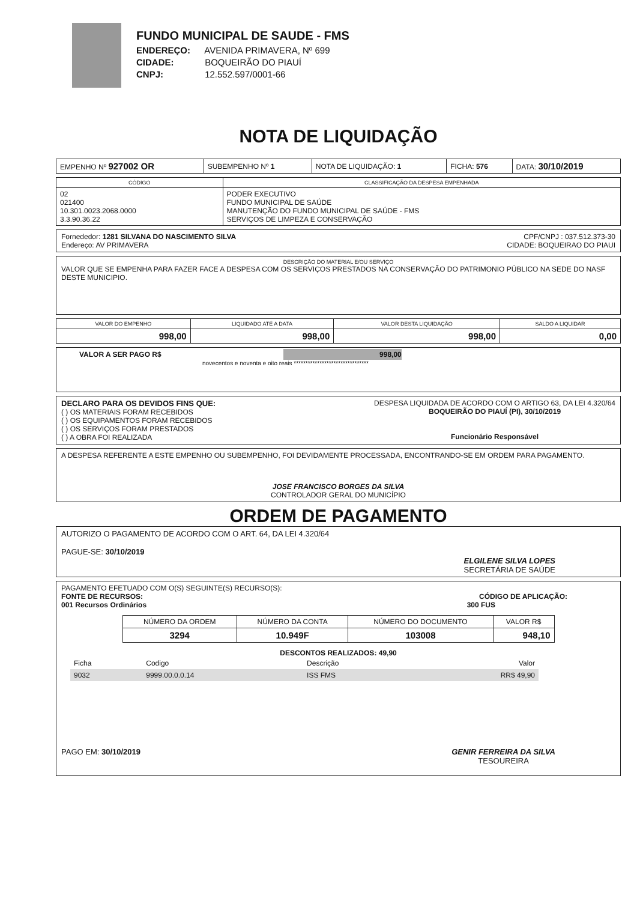FUNDO MUNICIPAL DE SAUDE - FMS
ENDEREÇO: AVENIDA PRIMAVERA, Nº 699
CIDADE: BOQUEIRÃO DO PIAUÍ
CNPJ: 12.552.597/0001-66
NOTA DE LIQUIDAÇÃO
| EMPENHO Nº 927002 OR | SUBEMPENHO Nº 1 | NOTA DE LIQUIDAÇÃO: 1 | FICHA: 576 | DATA: 30/10/2019 |
| CÓDIGO | CLASSIFICAÇÃO DA DESPESA EMPENHADA |
| --- | --- |
| 02 021400 10.301.0023.2068.0000 3.3.90.36.22 | PODER EXECUTIVO FUNDO MUNICIPAL DE SAÚDE MANUTENÇÃO DO FUNDO MUNICIPAL DE SAÚDE - FMS SERVIÇOS DE LIMPEZA E CONSERVAÇÃO |
Fornededor: 1281 SILVANA DO NASCIMENTO SILVA CPF/CNPJ : 037.512.373-30
Endereço: AV PRIMAVERA CIDADE: BOQUEIRAO DO PIAUI
DESCRIÇÃO DO MATERIAL E/OU SERVIÇO
VALOR QUE SE EMPENHA PARA FAZER FACE A DESPESA COM OS SERVIÇOS PRESTADOS NA CONSERVAÇÃO DO PATRIMONIO PÚBLICO NA SEDE DO NASF DESTE MUNICIPIO.
| VALOR DO EMPENHO | LIQUIDADO ATÉ A DATA | VALOR DESTA LIQUIDAÇÃO | SALDO A LIQUIDAR |
| --- | --- | --- | --- |
| 998,00 | 998,00 | 998,00 | 0,00 |
VALOR A SER PAGO R$ 998,00
novecentos e noventa e oito reais ********************************
DECLARO PARA OS DEVIDOS FINS QUE:
( ) OS MATERIAIS FORAM RECEBIDOS
( ) OS EQUIPAMENTOS FORAM RECEBIDOS
( ) OS SERVIÇOS FORAM PRESTADOS
( ) A OBRA FOI REALIZADA
DESPESA LIQUIDADA DE ACORDO COM O ARTIGO 63, DA LEI 4.320/64
BOQUEIRÃO DO PIAUÍ (PI), 30/10/2019
Funcionário Responsável
A DESPESA REFERENTE A ESTE EMPENHO OU SUBEMPENHO, FOI DEVIDAMENTE PROCESSADA, ENCONTRANDO-SE EM ORDEM PARA PAGAMENTO.
JOSE FRANCISCO BORGES DA SILVA
CONTROLADOR GERAL DO MUNICÍPIO
ORDEM DE PAGAMENTO
AUTORIZO O PAGAMENTO DE ACORDO COM O ART. 64, DA LEI 4.320/64
PAGUE-SE: 30/10/2019
ELGILENE SILVA LOPES
SECRETÁRIA DE SAÚDE
PAGAMENTO EFETUADO COM O(S) SEGUINTE(S) RECURSO(S):
FONTE DE RECURSOS: CÓDIGO DE APLICAÇÃO:
001 Recursos Ordinários 300 FUS
| NÚMERO DA ORDEM | NÚMERO DA CONTA | NÚMERO DO DOCUMENTO | VALOR R$ |
| --- | --- | --- | --- |
| 3294 | 10.949F | 103008 | 948,10 |
DESCONTOS REALIZADOS: 49,90
| Ficha | Codigo | Descrição | Valor |
| 9032 | 9999.00.0.0.14 | ISS FMS | RR$ 49,90 |
PAGO EM: 30/10/2019 GENIR FERREIRA DA SILVA
TESOUREIRA